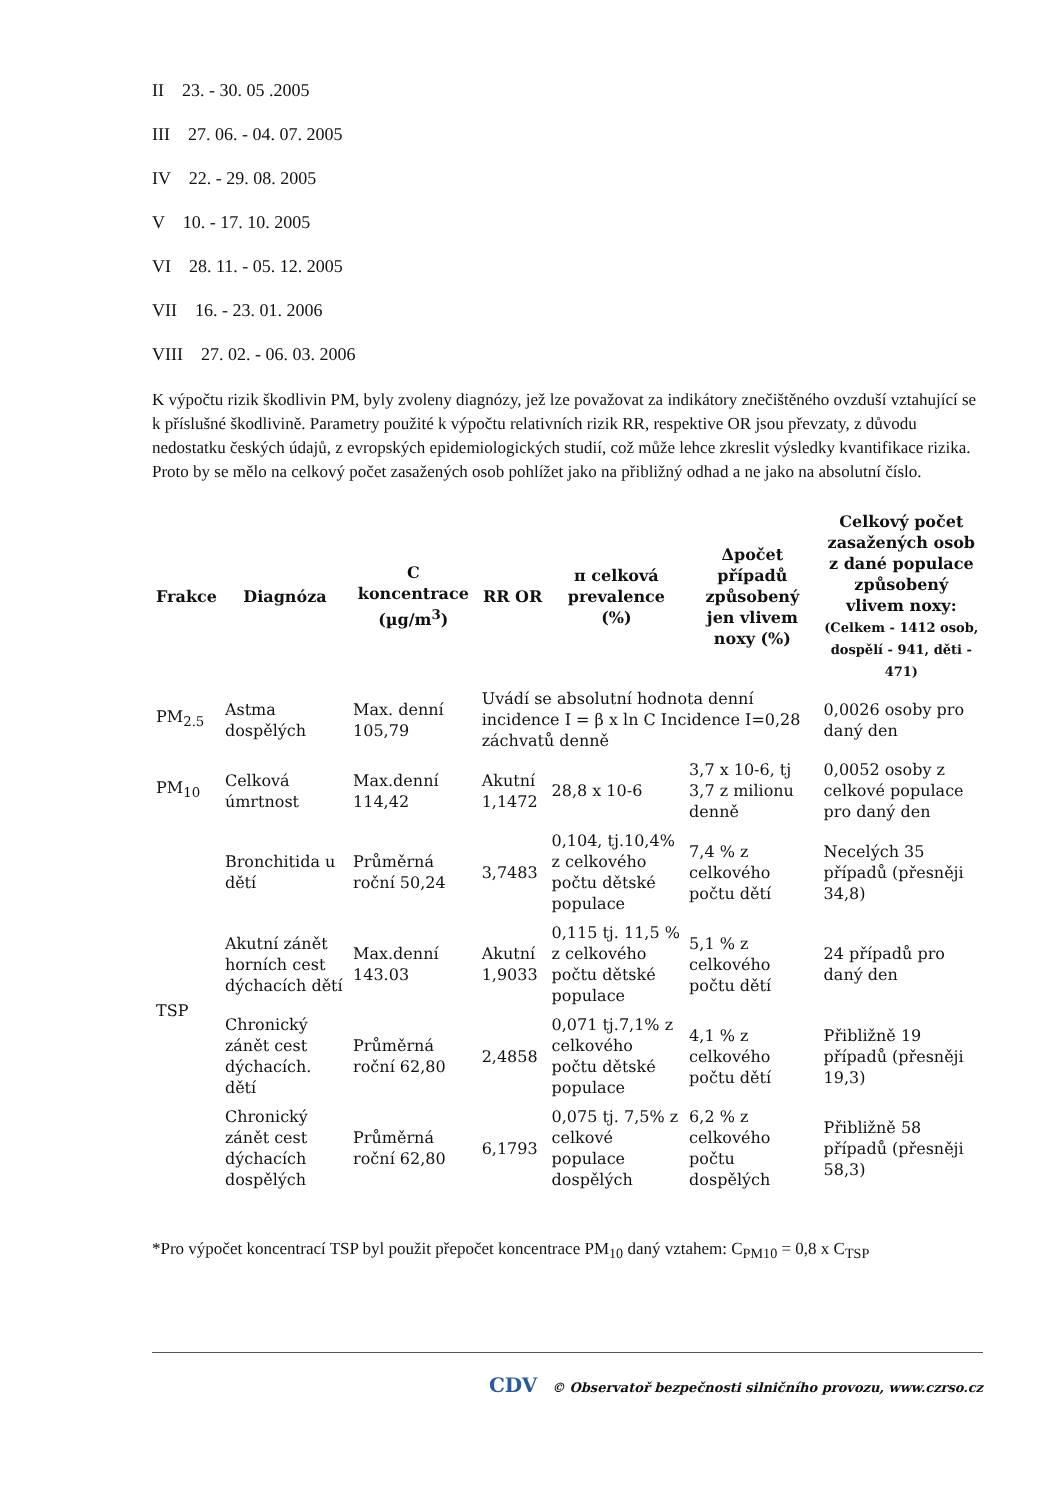II 23. - 30. 05 .2005
III 27. 06. - 04. 07. 2005
IV 22. - 29. 08. 2005
V 10. - 17. 10. 2005
VI 28. 11. - 05. 12. 2005
VII 16. - 23. 01. 2006
VIII 27. 02. - 06. 03. 2006
K výpočtu rizik škodlivin PM, byly zvoleny diagnózy, jež lze považovat za indikátory znečištěného ovzduší vztahující se k příslušné škodlivině. Parametry použité k výpočtu relativních rizik RR, respektive OR jsou převzaty, z důvodu nedostatku českých údajů, z evropských epidemiologických studií, což může lehce zkreslit výsledky kvantifikace rizika. Proto by se mělo na celkový počet zasažených osob pohlížet jako na přibližný odhad a ne jako na absolutní číslo.
| Frakce | Diagnóza | C koncentrace (µg/m<sup>3</sup>) | RR OR | π celková prevalence (%) | Δpočet případů způsobený jen vlivem noxy (%) | Celkový počet zasažených osob z dané populace způsobený vlivem noxy: (Celkem - 1412 osob, dospělí - 941, děti - 471) |
| --- | --- | --- | --- | --- | --- | --- |
| PM<sub>2.5</sub> | Astma dospělých | Max. denní 105,79 | Uvádí se absolutní hodnota denní incidence I = β x ln C Incidence I=0,28 záchvatů denně | | | 0,0026 osoby pro daný den |
| PM<sub>10</sub> | Celková úmrtnost | Max.denní 114,42 | Akutní 1,1472 | 28,8 x 10-6 | 3,7 x 10-6, tj 3,7 z milionu denně | 0,0052 osoby z celkové populace pro daný den |
| TSP | Bronchitida u dětí | Průměrná roční 50,24 | 3,7483 | 0,104, tj.10,4% z celkového počtu dětské populace | 7,4 % z celkového počtu dětí | Necelých 35 případů (přesněji 34,8) |
| | Akutní zánět horních cest dýchacích dětí | Max.denní 143.03 | Akutní 1,9033 | 0,115 tj. 11,5 % z celkového počtu dětské populace | 5,1 % z celkového počtu dětí | 24 případů pro daný den |
| | Chronický zánět cest dýchacích. dětí | Průměrná roční 62,80 | 2,4858 | 0,071 tj.7,1% z celkového počtu dětské populace | 4,1 % z celkového počtu dětí | Přibližně 19 případů (přesněji 19,3) |
| | Chronický zánět cest dýchacích dospělých | Průměrná roční 62,80 | 6,1793 | 0,075 tj. 7,5% z celkové populace dospělých | 6,2 % z celkového počtu dospělých | Přibližně 58 případů (přesněji 58,3) |
*Pro výpočet koncentrací TSP byl použit přepočet koncentrace PM<sub>10</sub> daný vztahem: C<sub>PM10</sub> = 0,8 x C<sub>TSP</sub>
CDV © Observatoř bezpečnosti silničního provozu, www.czrso.cz